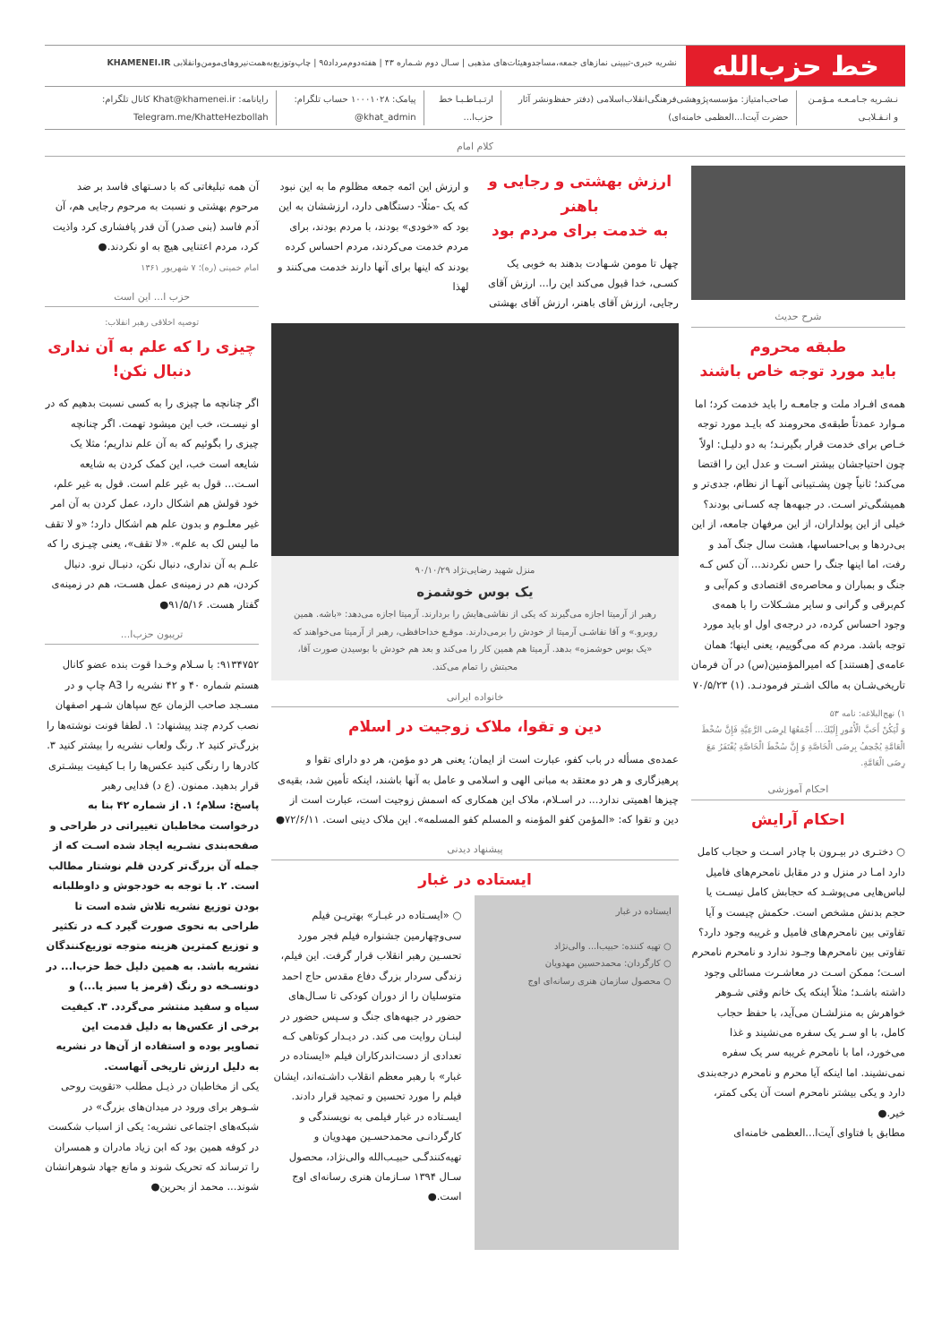خط حزب‌الله
نشریه خبری-تبیینی نمازهای جمعه،مساجدوهیئات‌های مذهبی | سـال دوم شـماره ۴۳ | هفته‌دوم‌مرداد۹۵ | چاپ‌وتوزیع‌به‌همت‌نیروهای‌مومن‌وانقلابی KHAMENEI.IR
نـشـریه جـامـعـه مـؤمـن و انـقـلابـی
صاحب‌امتیاز: مؤسسه‌پژوهشی‌فرهنگی‌انقلاب‌اسلامی (دفتر حفظ‌ونشر آثار حضرت آیت‌ا...العظمی خامنه‌ای)
ارتـبـاطـبـا خط حزب‌ا... پیامک: ۱۰۰۰۱۰۲۸ حساب تلگرام: ‎@khat_admin
رایانامه: Khat@khamenei.ir کانال تلگرام: Telegram.me/KhatteHezbollah
کلام امام
شرح حدیث
طبقه محروم
باید مورد توجه خاص باشند
همه‌ی افـراد ملت و جامعـه را باید خدمت کرد؛ اما مـوارد عمدتاً طبقه‌ی محرومند که بایـد مورد توجه خـاص برای خدمت قرار بگیرنـد؛ به دو دلیـل: اولاً چون احتیاجشان بیشتر اسـت و عدل این را اقتضا می‌کند؛ ثانیاً چون پشـتیبانی آنهـا از نظام، جدی‌تر و همیشگی‌تر اسـت. در جبهه‌ها چه کسـانی بودند؟ خیلی از این پولداران، از این مرفهان جامعه، از این بی‌دردها و بی‌احساسها، هشت سال جنگ آمد و رفت، اما اینها جنگ را حس نکردند... آن کس کـه جنگ و بمباران و محاصره‌ی اقتصادی و کم‌آبی و کم‌برقی و گرانی و سایر مشـکلات را با همه‌ی وجود احساس کرده، در درجه‌ی اول او باید مورد توجه باشد. مردم که می‌گوییم، یعنی اینها؛ همان عامه‌ی [هستند] که امیرالمؤمنین(س) در آن فرمان تاریخی‌شـان به مالک اشـتر فرمودنـد. (۱) ۷۰/۵/۲۳
۱) نهج‌البلاغه: نامه ۵۳
وَ لْيَكُنْ أَحَبَّ الْأُمُورِ إِلَيْكَ... أَجْمَعُهَا لِرِضَى الرَّعِيَّةِ فَإِنَّ سُخْطَ الْعَامَّةِ يُجْحِفُ بِرِضَى الْخَاصَّةِ وَ إِنَّ سُخْطَ الْخَاصَّةِ يُغْتَفَرُ مَعَ رِضَى الْعَامَّةِ.
احکام آموزشی
احکام آرایش
○ دختـری در بیـرون با چادر اسـت و حجاب کامل دارد امـا در منزل و در مقابل نامحرم‌های فامیل لباس‌هایی می‌پوشـد که حجابش کامل نیسـت یا حجم بدنش مشخص است. حکمش چیست و آیا تفاوتی بین نامحرم‌های فامیل و غریبه وجود دارد؟
تفاوتی بین نامحرم‌ها وجـود ندارد و نامحرم نامحرم اسـت؛ ممکن اسـت در معاشـرت مسائلی وجود داشته باشـد؛ مثلاً اینکه یک خانم وقتی شـوهر خواهرش به منزلشـان می‌آید، با حفظ حجاب کامل، با او سـر یک سفره می‌نشیند و غذا می‌خورد، اما با نامحرم غریبه سر یک سفره نمی‌نشیند. اما اینکه آیا محرم و نامحرم درجه‌بندی دارد و یکی بیشتر نامحرم است آن یکی کمتر، خیر.●
مطابق با فتاوای آیت‌ا...العظمی خامنه‌ای
ارزش بهشتی و رجایی و باهنر
به خدمت برای مردم بود
چهل تا مومن شـهادت بدهند به خوبی یک کسـی، خدا قبول می‌کند این را... ارزش آقای رجایی، ارزش آقای باهنر، ارزش آقای بهشتی
و ارزش این ائمه جمعه مظلوم ما به این نبود که یک -مثلًا- دستگاهی دارد، ارزششان به این بود که «خودی» بودند، با مردم بودند، برای مردم خدمت می‌کردند، مردم احساس کرده بودند که اینها برای آنها دارند خدمت می‌کنند و لهذا
منزل شهید رضایی‌نژاد ۹۰/۱۰/۲۹
یک بوس خوشمزه
رهبر از آرمیتا اجازه می‌گیرند که یکی از نقاشی‌هایش را بردارند. آرمیتا اجازه می‌دهد: «باشه. همین روبرو.» و آقا نقاشـی آرمیتا از خودش را برمی‌دارند. موقـع خداحافظی، رهبر از آرمیتا می‌خواهند که «یک بوس خوشمزه» بدهد. آرمیتا هم همین کار را می‌کند و بعد هم خودش با بوسیدن صورت آقا، محبتش را تمام می‌کند.
خانواده ایرانی
دین و تقوا، ملاک زوجیت در اسلام
عمده‌ی مسأله در باب کفو، عبارت است از ایمان؛ یعنی هر دو مؤمن، هر دو دارای تقوا و پرهیزگاری و هر دو معتقد به مبانی الهی و اسلامی و عامل به آنها باشند، اینکه تأمین شد، بقیه‌ی چیزها اهمیتی ندارد... در اسـلام، ملاک این همکاری که اسمش زوجیت است، عبارت است از دین و تقوا که: «المؤمن کفو المؤمنه و المسلم کفو المسلمه». این ملاک دینی است. ۷۲/۶/۱۱●
پیشنهاد دیدنی
ایستاده در غبار
ایستاده در غبار
○ تهیه کننده: حبیب‌ا... والی‌نژاد
○ کارگردان: محمدحسین مهدویان
○ محصول سازمان هنری رسانه‌ای اوج
○ «ایسـتاده در غبـار» بهتریـن فیلم سی‌وچهارمین جشنواره فیلم فجر مورد تحسـین رهبر انقلاب قرار گرفت. این فیلم، زندگی سردار بزرگ دفاع مقدس حاج احمد متوسلیان را از دوران کودکی تا سـال‌های حضور در جبهه‌های جنگ و سـپس حضور در لبنـان روایت می کند. در دیـدار کوتاهی کـه تعدادی از دست‌اندرکاران فیلم «ایستاده در غبار» با رهبر معظم انقلاب داشـته‌اند، ایشان فیلم را مورد تحسین و تمجید قرار دادند. ایسـتاده در غبار فیلمی به نویسندگی و کارگردانـی محمدحسـین مهدویان و تهیه‌کنندگـی حبیـب‌الله والی‌نژاد، محصول سـال ۱۳۹۴ سـازمان هنری رسانه‌ای اوج است.●
آن همه تبلیغاتی که با دسـتهای فاسد بر ضد مرحوم بهشتی و نسبت به مرحوم رجایی هم، آن آدم فاسد (بنی صدر) آن قدر پافشاری کرد واذیت کرد، مردم اعتنایی هیچ به او نکردند.●
امام خمینی (ره)؛ ۷ شهریور ۱۳۶۱
حزب ا... این است
توصیه اخلاقی رهبر انقلاب:
چیزی را که علم به آن نداری
دنبال نکن!
اگر چنانچه ما چیزی را به کسی نسبت بدهیم که در او نیسـت، خب این میشود تهمت. اگر چنانچه چیزی را بگوئیم که به آن علم نداریم؛ مثلا یک شایعه است خب، این کمک کردن به شایعه اسـت... قول به غیر علم است. قول به غیر علم، خود قولش هم اشکال دارد، عمل کردن به آن امر غیر معلـوم و بدون علم هم اشکال دارد؛ «و لا تقف ما لیس لک به علم». «لا تقف»، یعنی چیـزی را که علـم به آن نداری، دنبال نکن، دنبـال نرو. دنبال کردن، هم در زمینه‌ی عمل هسـت، هم در زمینه‌ی گفتار هست. ۹۱/۵/۱۶●
تریبون حزب‌ا...
۹۱۳۴۷۵۲: با سـلام وخـدا قوت بنده عضو کانال هستم شماره ۴۰ و ۴۲ نشریه را A3 چاپ و در مسـجد صاحب الزمان عج سپاهان شـهر اصفهان نصب کردم چند پیشنهاد: ۱. لطفا فونت نوشته‌ها را بزرگ‌تر کنید ۲. رنگ ولعاب نشریه را بیشتر کنید ۳. کادرها را رنگی کنید عکس‌ها را بـا کیفیت بیشـتری قرار بدهید. ممنون. (ع د) فدایی رهبر
پاسخ: سلام؛ ۱. از شماره ۴۲ بنا به درخواست مخاطبان تغییراتی در طراحی و صفحه‌بندی نشـریه ایجاد شده اسـت که از جمله آن بزرگ‌تر کردن قلم نوشتار مطالب است. ۲. با توجه به خودجوش و داوطلبانه بودن توزیع نشریه تلاش شده است تا طراحی به نحوی صورت گیرد کـه در تکثیر و توزیع کمترین هزینه متوجه توزیع‌کنندگان نشریه باشد. به همین دلیل خط حزب‌ا... در دونسـخه دو رنگ (قرمز یا سبز یا...) و سیاه و سفید منتشر می‌گردد. ۳. کیفیت برخی از عکس‌ها به دلیل قدمت این تصاویر بوده و استفاده از آن‌ها در نشریه به دلیل ارزش تاریخی آنهاست.
یکی از مخاطبان در ذیـل مطلب «تقویت روحی شـوهر برای ورود در میدان‌های بزرگ» در شبکه‌های اجتماعی نشریه: یکی از اسباب شکست در کوفه همین بود که ابن زیاد مادران و همسران را ترساند که تحریک شوند و مانع جهاد شوهرانشان شوند... محمد از بحرین●